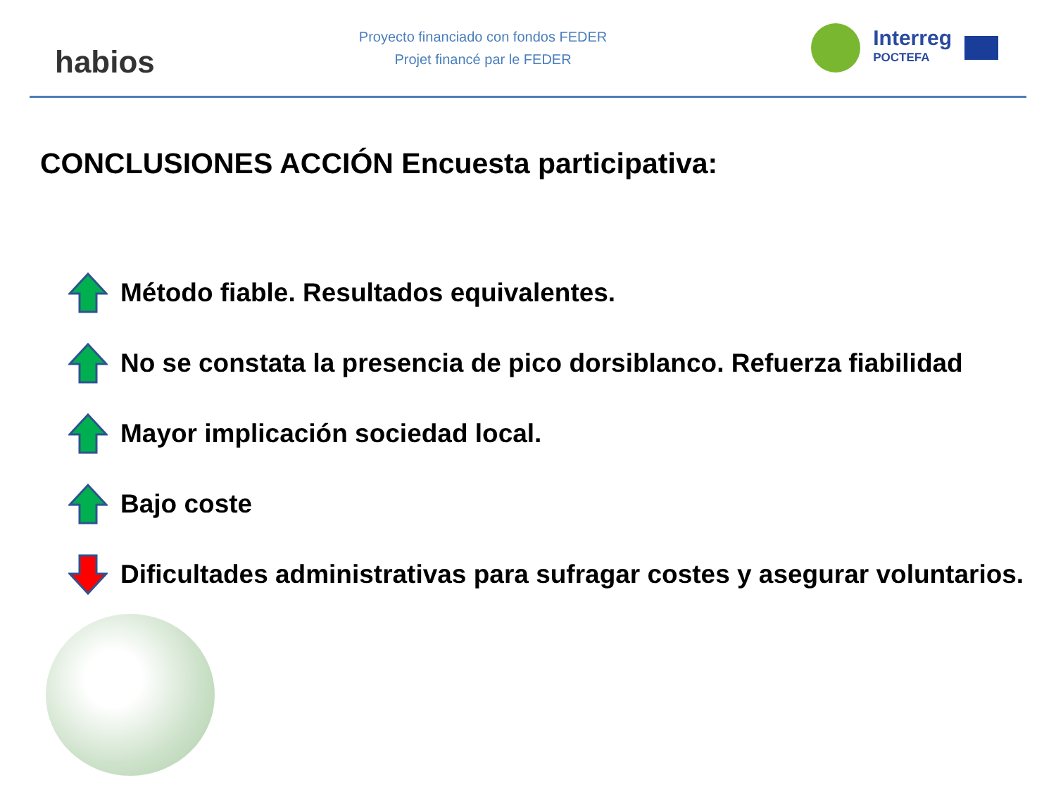habios
Proyecto financiado con fondos FEDER
Projet financé par le FEDER
Interreg
POCTEFA
CONCLUSIONES ACCIÓN Encuesta participativa:
Método fiable. Resultados equivalentes.
No se constata la presencia de pico dorsiblanco. Refuerza fiabilidad
Mayor implicación sociedad local.
Bajo coste
Dificultades administrativas para sufragar costes y asegurar voluntarios.